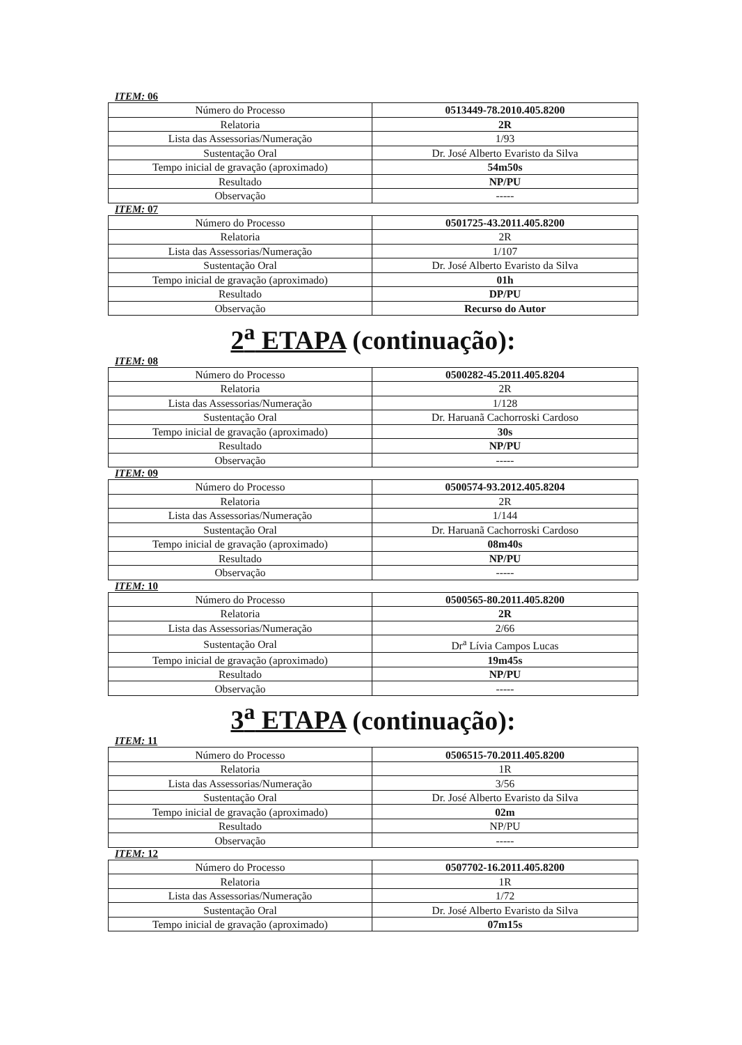ITEM: 06
| Número do Processo | 0513449-78.2010.405.8200 |
| Relatoria | 2R |
| Lista das Assessorias/Numeração | 1/93 |
| Sustentação Oral | Dr. José Alberto Evaristo da Silva |
| Tempo inicial de gravação (aproximado) | 54m50s |
| Resultado | NP/PU |
| Observação | ----- |
ITEM: 07
| Número do Processo | 0501725-43.2011.405.8200 |
| Relatoria | 2R |
| Lista das Assessorias/Numeração | 1/107 |
| Sustentação Oral | Dr. José Alberto Evaristo da Silva |
| Tempo inicial de gravação (aproximado) | 01h |
| Resultado | DP/PU |
| Observação | Recurso do Autor |
2<sup>a</sup> ETAPA (continuação):
ITEM: 08
| Número do Processo | 0500282-45.2011.405.8204 |
| Relatoria | 2R |
| Lista das Assessorias/Numeração | 1/128 |
| Sustentação Oral | Dr. Haruanã Cachorroski Cardoso |
| Tempo inicial de gravação (aproximado) | 30s |
| Resultado | NP/PU |
| Observação | ----- |
ITEM: 09
| Número do Processo | 0500574-93.2012.405.8204 |
| Relatoria | 2R |
| Lista das Assessorias/Numeração | 1/144 |
| Sustentação Oral | Dr. Haruanã Cachorroski Cardoso |
| Tempo inicial de gravação (aproximado) | 08m40s |
| Resultado | NP/PU |
| Observação | ----- |
ITEM: 10
| Número do Processo | 0500565-80.2011.405.8200 |
| Relatoria | 2R |
| Lista das Assessorias/Numeração | 2/66 |
| Sustentação Oral | Dr<sup>a</sup> Lívia Campos Lucas |
| Tempo inicial de gravação (aproximado) | 19m45s |
| Resultado | NP/PU |
| Observação | ----- |
3<sup>a</sup> ETAPA (continuação):
ITEM: 11
| Número do Processo | 0506515-70.2011.405.8200 |
| Relatoria | 1R |
| Lista das Assessorias/Numeração | 3/56 |
| Sustentação Oral | Dr. José Alberto Evaristo da Silva |
| Tempo inicial de gravação (aproximado) | 02m |
| Resultado | NP/PU |
| Observação | ----- |
ITEM: 12
| Número do Processo | 0507702-16.2011.405.8200 |
| Relatoria | 1R |
| Lista das Assessorias/Numeração | 1/72 |
| Sustentação Oral | Dr. José Alberto Evaristo da Silva |
| Tempo inicial de gravação (aproximado) | 07m15s |